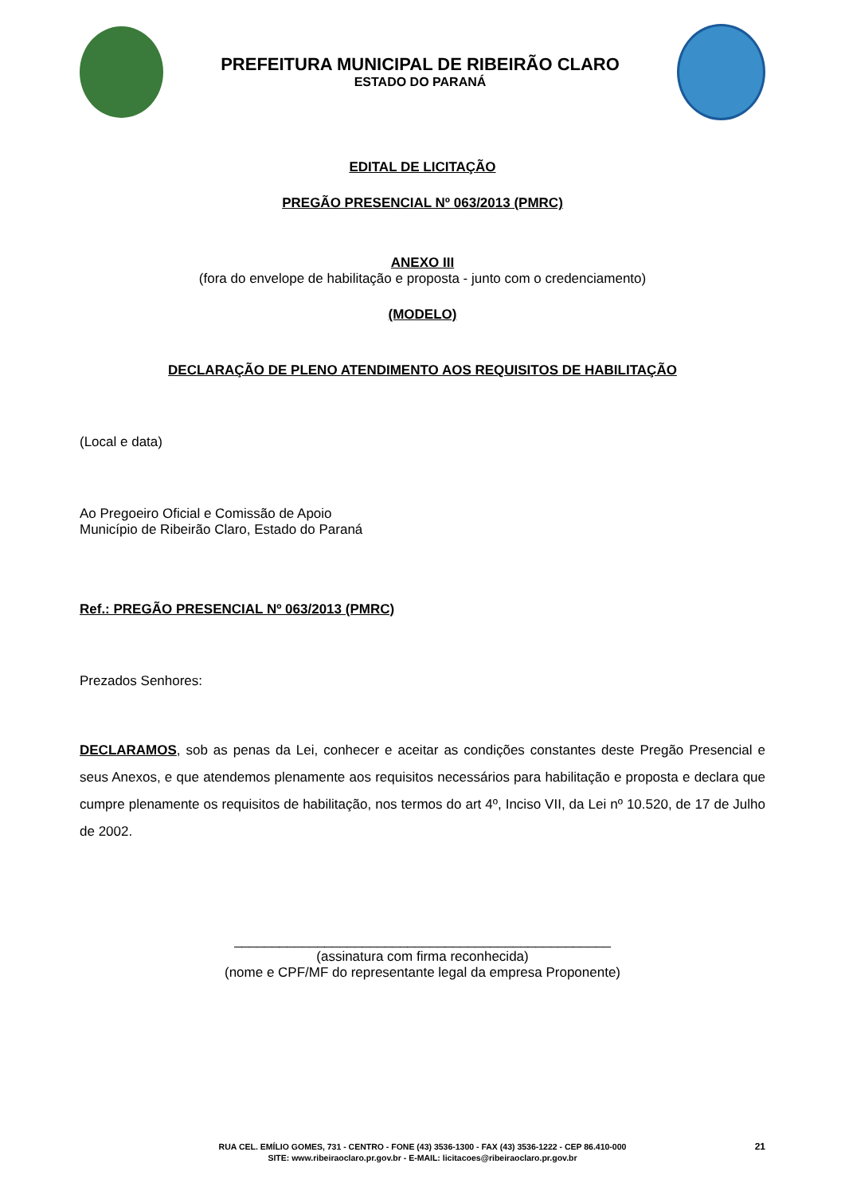PREFEITURA MUNICIPAL DE RIBEIRÃO CLARO
ESTADO DO PARANÁ
EDITAL DE LICITAÇÃO
PREGÃO PRESENCIAL Nº 063/2013 (PMRC)
ANEXO III
(fora do envelope de habilitação e proposta - junto com o credenciamento)
(MODELO)
DECLARAÇÃO DE PLENO ATENDIMENTO AOS REQUISITOS DE HABILITAÇÃO
(Local e data)
Ao Pregoeiro Oficial e Comissão de Apoio
Município de Ribeirão Claro, Estado do Paraná
Ref.: PREGÃO PRESENCIAL Nº 063/2013 (PMRC)
Prezados Senhores:
DECLARAMOS, sob as penas da Lei, conhecer e aceitar as condições constantes deste Pregão Presencial e seus Anexos, e que atendemos plenamente aos requisitos necessários para habilitação e proposta e declara que cumpre plenamente os requisitos de habilitação, nos termos do art 4º, Inciso VII, da Lei nº 10.520, de 17 de Julho de 2002.
__________________________________________________
(assinatura com firma reconhecida)
(nome e CPF/MF do representante legal da empresa Proponente)
RUA CEL. EMÍLIO GOMES, 731 - CENTRO - FONE (43) 3536-1300 - FAX (43) 3536-1222 - CEP 86.410-000
SITE: www.ribeiraoclaro.pr.gov.br - E-MAIL: licitacoes@ribeiraoclaro.pr.gov.br
21